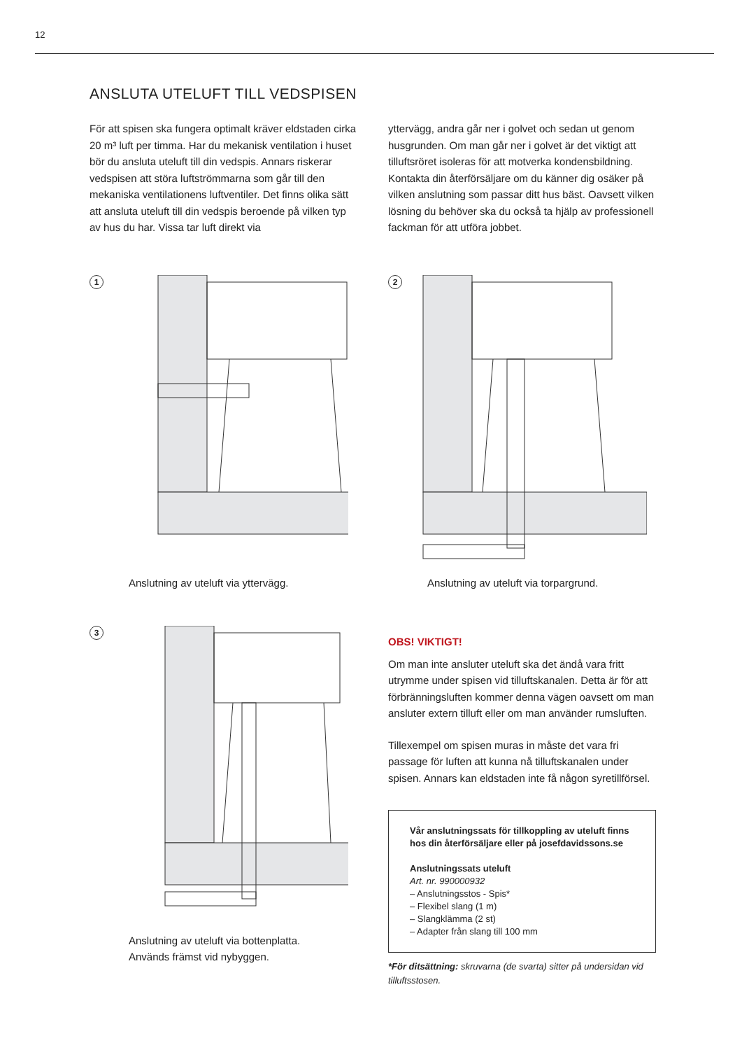12
ANSLUTA UTELUFT TILL VEDSPISEN
För att spisen ska fungera optimalt kräver eldstaden cirka 20 m³ luft per timma. Har du mekanisk ventilation i huset bör du ansluta uteluft till din vedspis. Annars riskerar vedspisen att störa luftströmmarna som går till den mekaniska ventilationens luftventiler. Det finns olika sätt att ansluta uteluft till din vedspis beroende på vilken typ av hus du har. Vissa tar luft direkt via
yttervägg, andra går ner i golvet och sedan ut genom husgrunden. Om man går ner i golvet är det viktigt att tilluftsröret isoleras för att motverka kondensbildning. Kontakta din återförsäljare om du känner dig osäker på vilken anslutning som passar ditt hus bäst. Oavsett vilken lösning du behöver ska du också ta hjälp av professionell fackman för att utföra jobbet.
1
Anslutning av uteluft via yttervägg.
2
Anslutning av uteluft via torpargrund.
3
Anslutning av uteluft via bottenplatta.
Används främst vid nybyggen.
OBS! VIKTIGT!
Om man inte ansluter uteluft ska det ändå vara fritt utrymme under spisen vid tilluftskanalen. Detta är för att förbränningsluften kommer denna vägen oavsett om man ansluter extern tilluft eller om man använder rumsluften.
Tillexempel om spisen muras in måste det vara fri passage för luften att kunna nå tilluftskanalen under spisen. Annars kan eldstaden inte få någon syretillförsel.
Vår anslutningssats för tillkoppling av uteluft finns hos din återförsäljare eller på josefdavidssons.se
Anslutningssats uteluft
Art. nr. 990000932
– Anslutningsstos - Spis*
– Flexibel slang (1 m)
– Slangklämma (2 st)
– Adapter från slang till 100 mm
*För ditsättning: skruvarna (de svarta) sitter på undersidan vid tilluftsstosen.